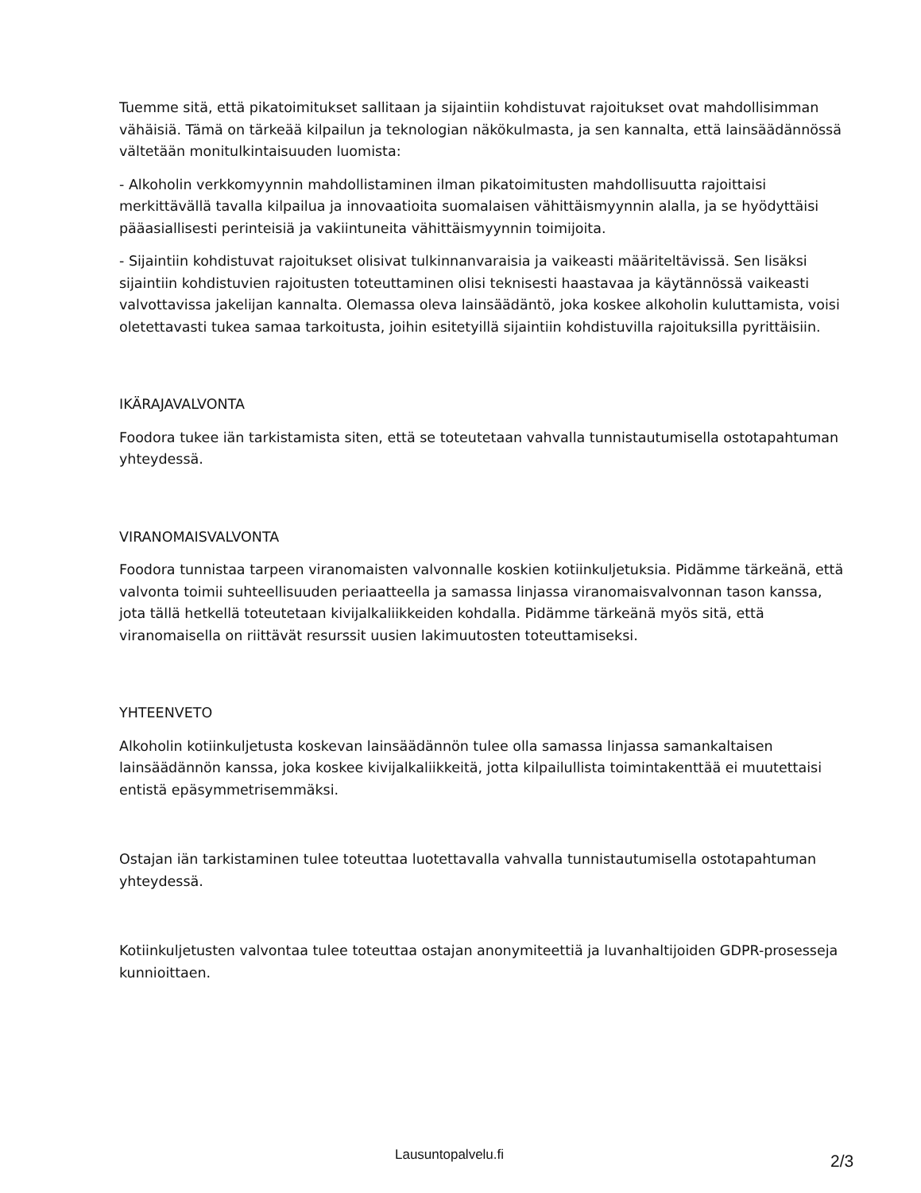Tuemme sitä, että pikatoimitukset sallitaan ja sijaintiin kohdistuvat rajoitukset ovat mahdollisimman vähäisiä. Tämä on tärkeää kilpailun ja teknologian näkökulmasta, ja sen kannalta, että lainsäädännössä vältetään monitulkintaisuuden luomista:
- Alkoholin verkkomyynnin mahdollistaminen ilman pikatoimitusten mahdollisuutta rajoittaisi merkittävällä tavalla kilpailua ja innovaatioita suomalaisen vähittäismyynnin alalla, ja se hyödyttäisi pääasiallisesti perinteisiä ja vakiintuneita vähittäismyynnin toimijoita.
- Sijaintiin kohdistuvat rajoitukset olisivat tulkinnanvaraisia ja vaikeasti määriteltävissä. Sen lisäksi sijaintiin kohdistuvien rajoitusten toteuttaminen olisi teknisesti haastavaa ja käytännössä vaikeasti valvottavissa jakelijan kannalta. Olemassa oleva lainsäädäntö, joka koskee alkoholin kuluttamista, voisi oletettavasti tukea samaa tarkoitusta, joihin esitetyillä sijaintiin kohdistuvilla rajoituksilla pyrittäisiin.
IKÄRAJAVALVONTA
Foodora tukee iän tarkistamista siten, että se toteutetaan vahvalla tunnistautumisella ostotapahtuman yhteydessä.
VIRANOMAISVALVONTA
Foodora tunnistaa tarpeen viranomaisten valvonnalle koskien kotiinkuljetuksia. Pidämme tärkeänä, että valvonta toimii suhteellisuuden periaatteella ja samassa linjassa viranomaisvalvonnan tason kanssa, jota tällä hetkellä toteutetaan kivijalkaliikkeiden kohdalla. Pidämme tärkeänä myös sitä, että viranomaisella on riittävät resurssit uusien lakimuutosten toteuttamiseksi.
YHTEENVETO
Alkoholin kotiinkuljetusta koskevan lainsäädännön tulee olla samassa linjassa samankaltaisen lainsäädännön kanssa, joka koskee kivijalkaliikkeitä, jotta kilpailullista toimintakenttää ei muutettaisi entistä epäsymmetrisemmäksi.
Ostajan iän tarkistaminen tulee toteuttaa luotettavalla vahvalla tunnistautumisella ostotapahtuman yhteydessä.
Kotiinkuljetusten valvontaa tulee toteuttaa ostajan anonymiteettiä ja luvanhaltijoiden GDPR-prosesseja kunnioittaen.
Lausuntopalvelu.fi 2/3